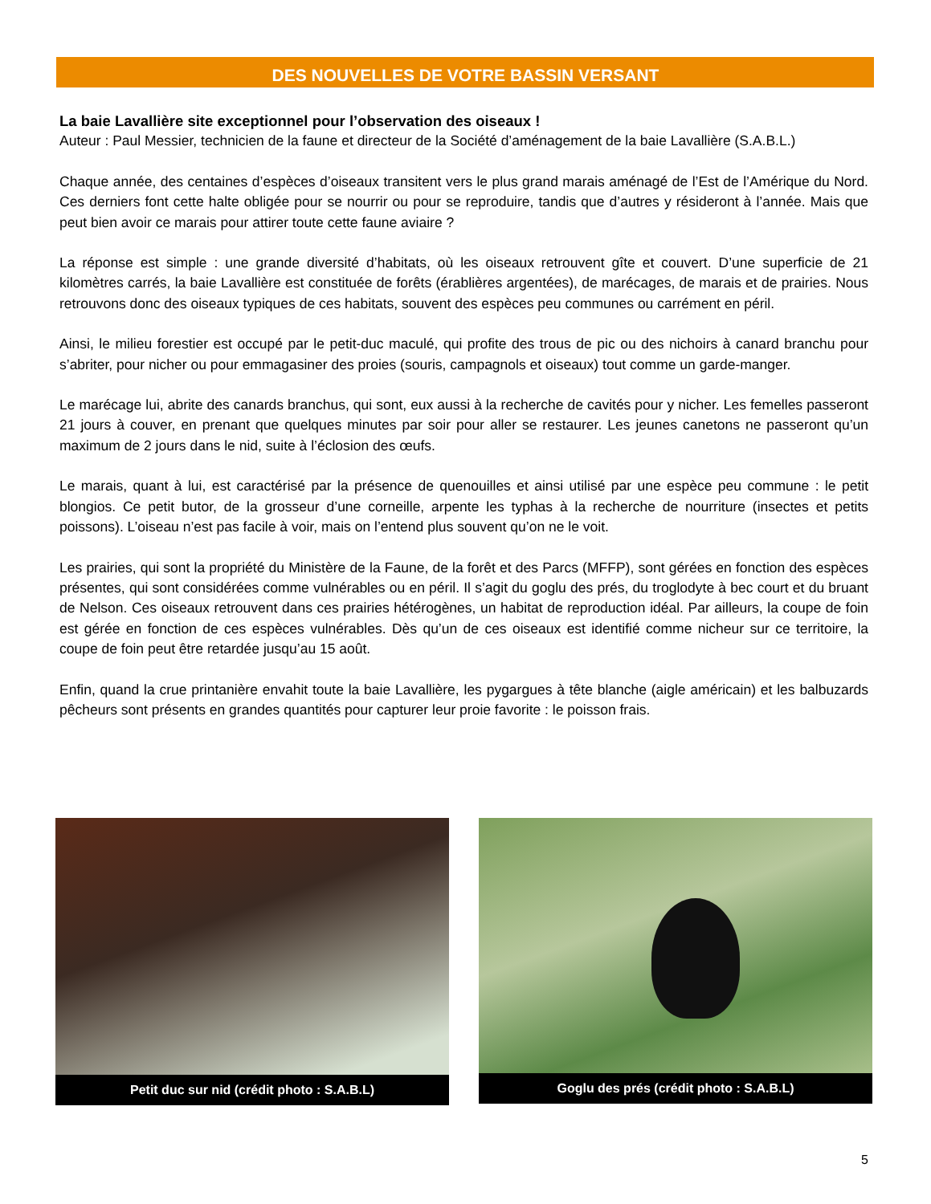DES NOUVELLES DE VOTRE BASSIN VERSANT
La baie Lavallière site exceptionnel pour l’observation des oiseaux !
Auteur : Paul Messier, technicien de la faune et directeur de la Société d’aménagement de la baie Lavallière (S.A.B.L.)
Chaque année, des centaines d’espèces d’oiseaux transitent vers le plus grand marais aménagé de l’Est de l’Amérique du Nord. Ces derniers font cette halte obligée pour se nourrir ou pour se reproduire, tandis que d’autres y résideront à l’année. Mais que peut bien avoir ce marais pour attirer toute cette faune aviaire ?
La réponse est simple : une grande diversité d’habitats, où les oiseaux retrouvent gîte et couvert. D’une superficie de 21 kilomètres carrés, la baie Lavallière est constituée de forêts (érablières argentées), de marécages, de marais et de prairies. Nous retrouvons donc des oiseaux typiques de ces habitats, souvent des espèces peu communes ou carrément en péril.
Ainsi, le milieu forestier est occupé par le petit-duc maculé, qui profite des trous de pic ou des nichoirs à canard branchu pour s’abriter, pour nicher ou pour emmagasiner des proies (souris, campagnols et oiseaux) tout comme un garde-manger.
Le marécage lui, abrite des canards branchus, qui sont, eux aussi à la recherche de cavités pour y nicher. Les femelles passeront 21 jours à couver, en prenant que quelques minutes par soir pour aller se restaurer. Les jeunes canetons ne passeront qu’un maximum de 2 jours dans le nid, suite à l’éclosion des œufs.
Le marais, quant à lui, est caractérisé par la présence de quenouilles et ainsi utilisé par une espèce peu commune : le petit blongios. Ce petit butor, de la grosseur d’une corneille, arpente les typhas à la recherche de nourriture (insectes et petits poissons). L’oiseau n’est pas facile à voir, mais on l’entend plus souvent qu’on ne le voit.
Les prairies, qui sont la propriété du Ministère de la Faune, de la forêt et des Parcs (MFFP), sont gérées en fonction des espèces présentes, qui sont considérées comme vulnérables ou en péril. Il s’agit du goglu des prés, du troglodyte à bec court et du bruant de Nelson. Ces oiseaux retrouvent dans ces prairies hétérogènes, un habitat de reproduction idéal. Par ailleurs, la coupe de foin est gérée en fonction de ces espèces vulnérables. Dès qu’un de ces oiseaux est identifié comme nicheur sur ce territoire, la coupe de foin peut être retardée jusqu’au 15 août.
Enfin, quand la crue printanière envahit toute la baie Lavallière, les pygargues à tête blanche (aigle américain) et les balbuzards pêcheurs sont présents en grandes quantités pour capturer leur proie favorite : le poisson frais.
Petit duc sur nid (crédit photo : S.A.B.L) Goglu des prés (crédit photo : S.A.B.L)
5